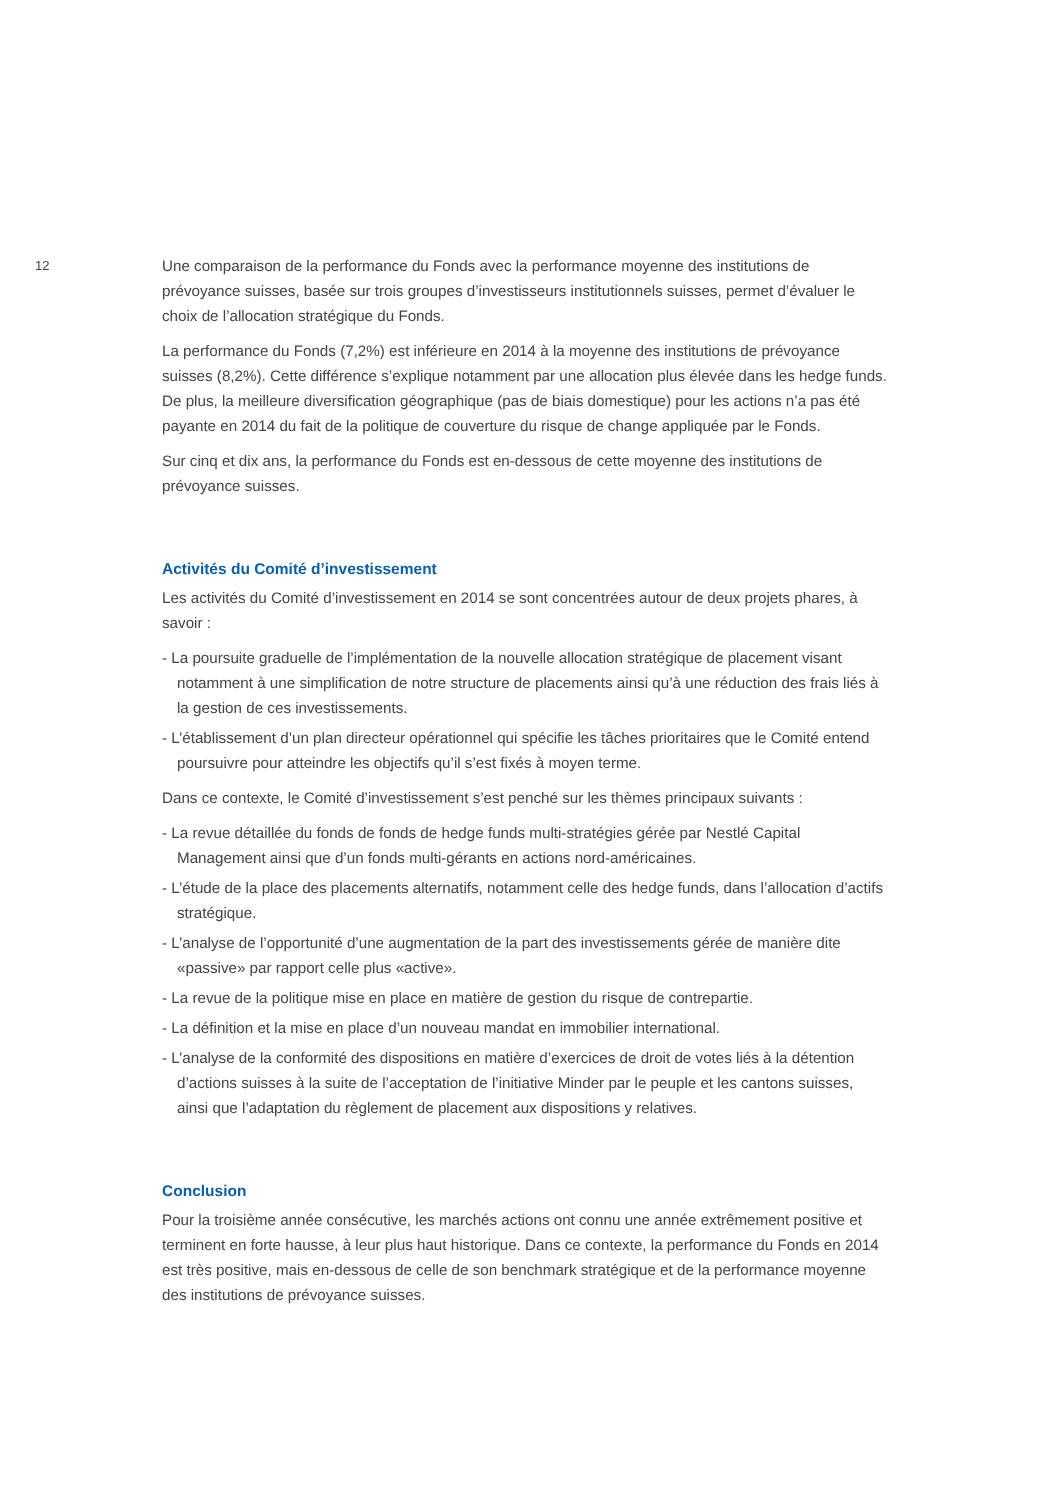12
Une comparaison de la performance du Fonds avec la performance moyenne des institutions de prévoyance suisses, basée sur trois groupes d’investisseurs institutionnels suisses, permet d’évaluer le choix de l’allocation stratégique du Fonds.
La performance du Fonds (7,2%) est inférieure en 2014 à la moyenne des institutions de prévoyance suisses (8,2%). Cette différence s’explique notamment par une allocation plus élevée dans les hedge funds. De plus, la meilleure diversification géographique (pas de biais domestique) pour les actions n’a pas été payante en 2014 du fait de la politique de couverture du risque de change appliquée par le Fonds.
Sur cinq et dix ans, la performance du Fonds est en-dessous de cette moyenne des institutions de prévoyance suisses.
Activités du Comité d’investissement
Les activités du Comité d’investissement en 2014 se sont concentrées autour de deux projets phares, à savoir :
- La poursuite graduelle de l’implémentation de la nouvelle allocation stratégique de placement visant notamment à une simplification de notre structure de placements ainsi qu’à une réduction des frais liés à la gestion de ces investissements.
- L’établissement d’un plan directeur opérationnel qui spécifie les tâches prioritaires que le Comité entend poursuivre pour atteindre les objectifs qu’il s’est fixés à moyen terme.
Dans ce contexte, le Comité d’investissement s’est penché sur les thèmes principaux suivants :
- La revue détaillée du fonds de fonds de hedge funds multi-stratégies gérée par Nestlé Capital Management ainsi que d’un fonds multi-gérants en actions nord-américaines.
- L’étude de la place des placements alternatifs, notamment celle des hedge funds, dans l’allocation d’actifs stratégique.
- L’analyse de l’opportunité d’une augmentation de la part des investissements gérée de manière dite «passive» par rapport celle plus «active».
- La revue de la politique mise en place en matière de gestion du risque de contrepartie.
- La définition et la mise en place d’un nouveau mandat en immobilier international.
- L’analyse de la conformité des dispositions en matière d’exercices de droit de votes liés à la détention d’actions suisses à la suite de l’acceptation de l’initiative Minder par le peuple et les cantons suisses, ainsi que l’adaptation du règlement de placement aux dispositions y relatives.
Conclusion
Pour la troisième année consécutive, les marchés actions ont connu une année extrêmement positive et terminent en forte hausse, à leur plus haut historique. Dans ce contexte, la performance du Fonds en 2014 est très positive, mais en-dessous de celle de son benchmark stratégique et de la performance moyenne des institutions de prévoyance suisses.